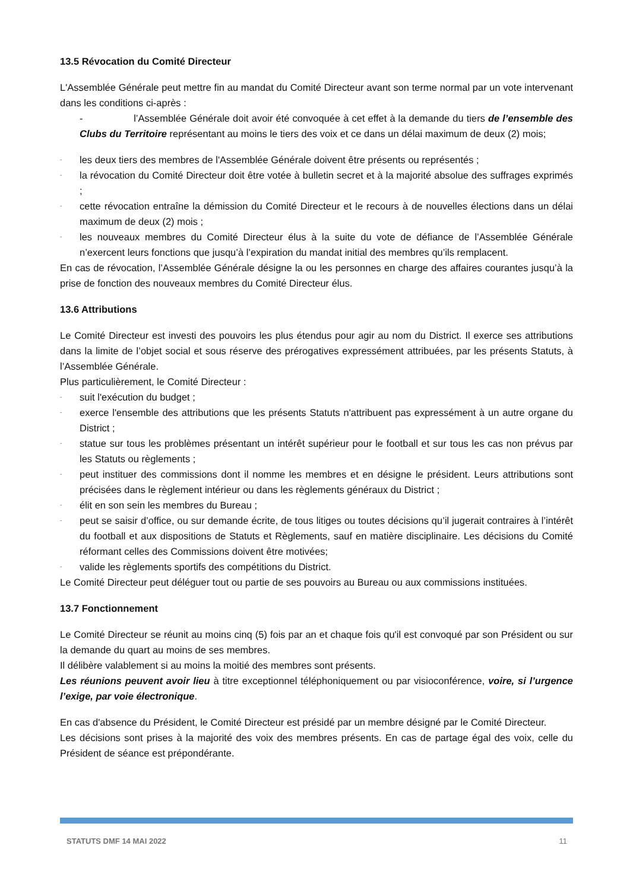13.5 Révocation du Comité Directeur
L'Assemblée Générale peut mettre fin au mandat du Comité Directeur avant son terme normal par un vote intervenant dans les conditions ci-après :
- l’Assemblée Générale doit avoir été convoquée à cet effet à la demande du tiers de l’ensemble des Clubs du Territoire représentant au moins le tiers des voix et ce dans un délai maximum de deux (2) mois;
- les deux tiers des membres de l'Assemblée Générale doivent être présents ou représentés ;
- la révocation du Comité Directeur doit être votée à bulletin secret et à la majorité absolue des suffrages exprimés ;
- cette révocation entraîne la démission du Comité Directeur et le recours à de nouvelles élections dans un délai maximum de deux (2) mois ;
- les nouveaux membres du Comité Directeur élus à la suite du vote de défiance de l’Assemblée Générale n’exercent leurs fonctions que jusqu’à l’expiration du mandat initial des membres qu’ils remplacent.
En cas de révocation, l’Assemblée Générale désigne la ou les personnes en charge des affaires courantes jusqu’à la prise de fonction des nouveaux membres du Comité Directeur élus.
13.6 Attributions
Le Comité Directeur est investi des pouvoirs les plus étendus pour agir au nom du District. Il exerce ses attributions dans la limite de l’objet social et sous réserve des prérogatives expressément attribuées, par les présents Statuts, à l’Assemblée Générale.
Plus particulièrement, le Comité Directeur :
- suit l'exécution du budget ;
- exerce l'ensemble des attributions que les présents Statuts n'attribuent pas expressément à un autre organe du District ;
- statue sur tous les problèmes présentant un intérêt supérieur pour le football et sur tous les cas non prévus par les Statuts ou règlements ;
- peut instituer des commissions dont il nomme les membres et en désigne le président. Leurs attributions sont précisées dans le règlement intérieur ou dans les règlements généraux du District ;
- élit en son sein les membres du Bureau ;
- peut se saisir d’office, ou sur demande écrite, de tous litiges ou toutes décisions qu’il jugerait contraires à l’intérêt du football et aux dispositions de Statuts et Règlements, sauf en matière disciplinaire. Les décisions du Comité réformant celles des Commissions doivent être motivées;
- valide les règlements sportifs des compétitions du District.
Le Comité Directeur peut déléguer tout ou partie de ses pouvoirs au Bureau ou aux commissions instituées.
13.7 Fonctionnement
Le Comité Directeur se réunit au moins cinq (5) fois par an et chaque fois qu'il est convoqué par son Président ou sur la demande du quart au moins de ses membres.
Il délibère valablement si au moins la moitié des membres sont présents.
Les réunions peuvent avoir lieu à titre exceptionnel téléphoniquement ou par visioconférence, voire, si l’urgence l’exige, par voie électronique.
En cas d'absence du Président, le Comité Directeur est présidé par un membre désigné par le Comité Directeur.
Les décisions sont prises à la majorité des voix des membres présents. En cas de partage égal des voix, celle du Président de séance est prépondérante.
STATUTS DMF 14 MAI 2022 11